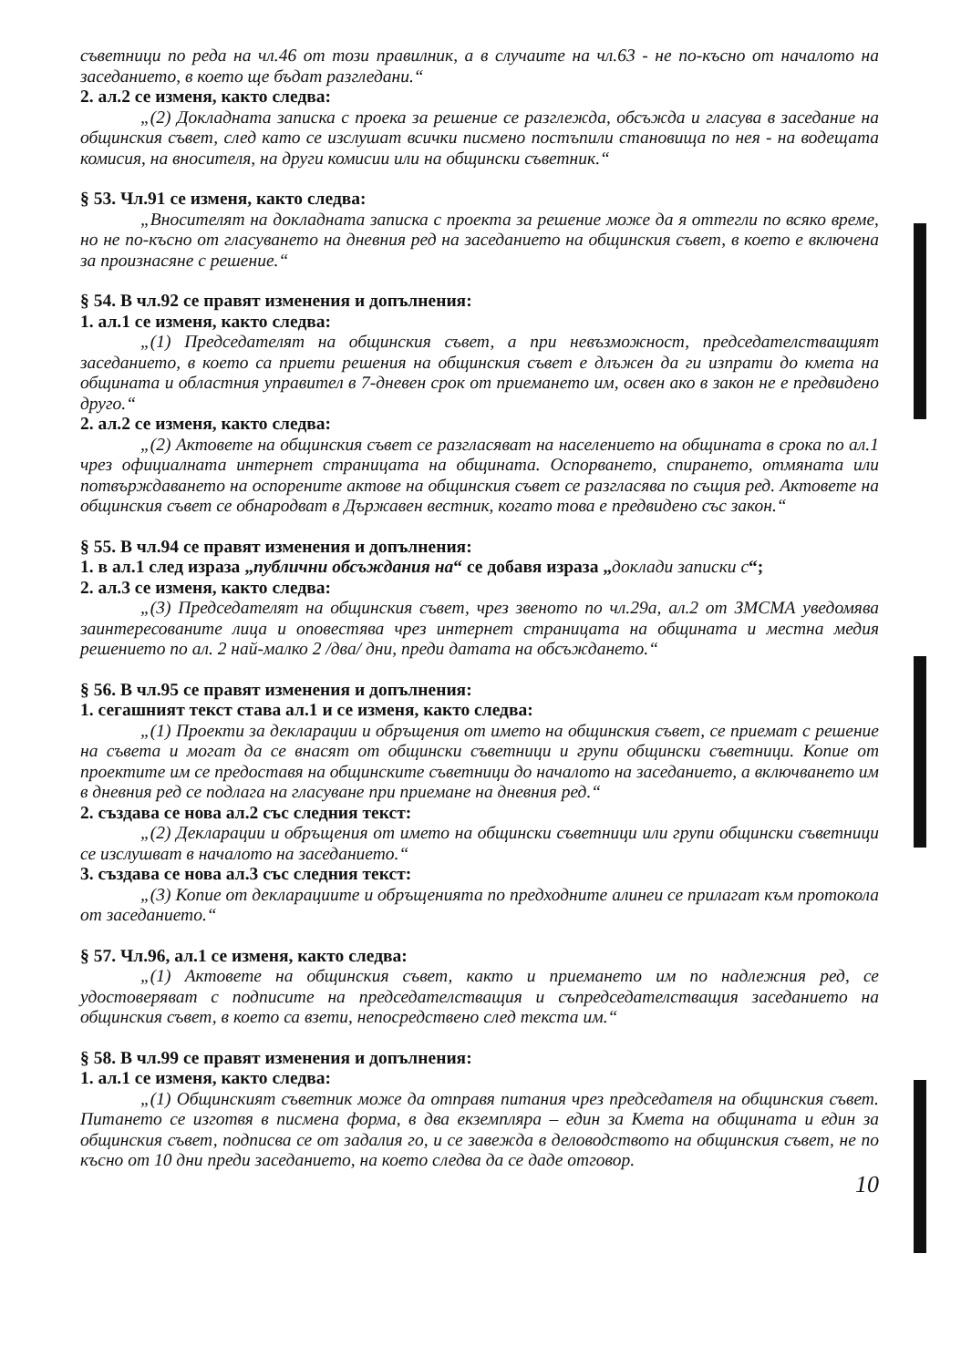съветници по реда на чл.46 от този правилник, а в случаите на чл.63 - не по-късно от началото на заседанието, в което ще бъдат разгледани.“
2. ал.2 се изменя, както следва:
„(2) Докладната записка с проека за решение се разглежда, обсъжда и гласува в заседание на общинския съвет, след като се изслушат всички писмено постъпили становища по нея - на водещата комисия, на вносителя, на други комисии или на общински съветник.“
§ 53. Чл.91 се изменя, както следва:
„Вносителят на докладната записка с проекта за решение може да я оттегли по всяко време, но не по-късно от гласуването на дневния ред на заседанието на общинския съвет, в което е включена за произнасяне с решение.“
§ 54. В чл.92 се правят изменения и допълнения:
1. ал.1 се изменя, както следва:
„(1) Председателят на общинския съвет, а при невъзможност, председателстващият заседанието, в което са приети решения на общинския съвет е длъжен да ги изпрати до кмета на общината и областния управител в 7-дневен срок от приемането им, освен ако в закон не е предвидено друго.“
2. ал.2 се изменя, както следва:
„(2) Актовете на общинския съвет се разгласяват на населението на общината в срока по ал.1 чрез официалната интернет страницата на общината. Оспорването, спирането, отмяната или потвърждаването на оспорените актове на общинския съвет се разгласява по същия ред. Актовете на общинския съвет се обнародват в Държавен вестник, когато това е предвидено със закон.“
§ 55. В чл.94 се правят изменения и допълнения:
1. в ал.1 след израза „публични обсъждания на“ се добавя израза „доклади записки с“;
2. ал.3 се изменя, както следва:
„(3) Председателят на общинския съвет, чрез звеното по чл.29а, ал.2 от ЗМСМА уведомява заинтересованите лица и оповестява чрез интернет страницата на общината и местна медия решението по ал. 2 най-малко 2 /два/ дни, преди датата на обсъждането.“
§ 56. В чл.95 се правят изменения и допълнения:
1. сегашният текст става ал.1 и се изменя, както следва:
„(1) Проекти за декларации и обръщения от името на общинския съвет, се приемат с решение на съвета и могат да се внасят от общински съветници и групи общински съветници. Копие от проектите им се предоставя на общинските съветници до началото на заседанието, а включването им в дневния ред се подлага на гласуване при приемане на дневния ред.“
2. създава се нова ал.2 със следния текст:
„(2) Декларации и обръщения от името на общински съветници или групи общински съветници се изслушват в началото на заседанието.“
3. създава се нова ал.3 със следния текст:
„(3) Копие от декларациите и обръщенията по предходните алинеи се прилагат към протокола от заседанието.“
§ 57. Чл.96, ал.1 се изменя, както следва:
„(1) Актовете на общинския съвет, както и приемането им по надлежния ред, се удостоверяват с подписите на председателстващия и съпредседателстващия заседанието на общинския съвет, в което са взети, непосредствено след текста им.“
§ 58. В чл.99 се правят изменения и допълнения:
1. ал.1 се изменя, както следва:
„(1) Общинският съветник може да отправя питания чрез председателя на общинския съвет. Питането се изготвя в писмена форма, в два екземпляра – един за Кмета на общината и един за общинския съвет, подписва се от задалия го, и се завежда в деловодството на общинския съвет, не по късно от 10 дни преди заседанието, на което следва да се даде отговор.
10